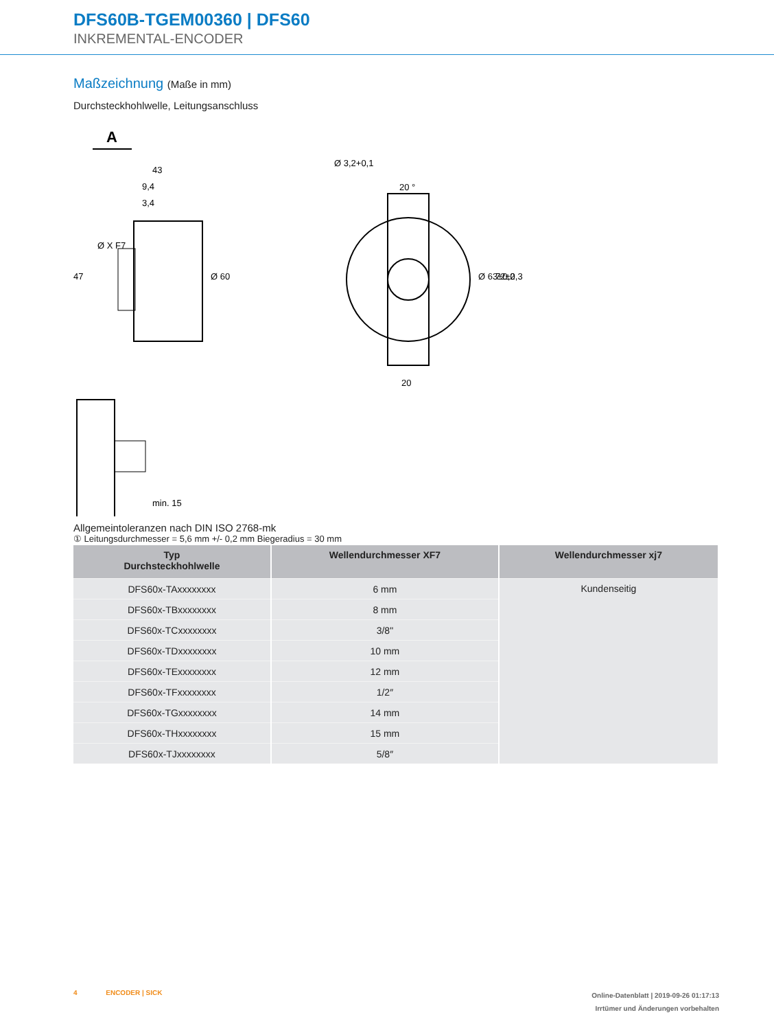DFS60B-TGEM00360 | DFS60
INKREMENTAL-ENCODER
Maßzeichnung (Maße in mm)
Durchsteckhohlwelle, Leitungsanschluss
A
43
9,4
3,4
Ø 60
47
Ø X F7
min. 15
20 °
20
Ø 3,2+0,1
Ø 63±0,2
72±0,3
Allgemeintoleranzen nach DIN ISO 2768-mk
① Leitungsdurchmesser = 5,6 mm +/- 0,2 mm Biegeradius = 30 mm
| Typ Durchsteckhohlwelle | Wellendurchmesser XF7 | Wellendurchmesser xj7 |
| --- | --- | --- |
| DFS60x-TAxxxxxxxx | 6 mm | Kundenseitig |
| DFS60x-TBxxxxxxxx | 8 mm | |
| DFS60x-TCxxxxxxxx | 3/8" | |
| DFS60x-TDxxxxxxxx | 10 mm | |
| DFS60x-TExxxxxxxx | 12 mm | |
| DFS60x-TFxxxxxxxx | 1/2″ | |
| DFS60x-TGxxxxxxxx | 14 mm | |
| DFS60x-THxxxxxxxx | 15 mm | |
| DFS60x-TJxxxxxxxx | 5/8″ | |
4 ENCODER | SICK
Online-Datenblatt | 2019-09-26 01:17:13
Irrtümer und Änderungen vorbehalten